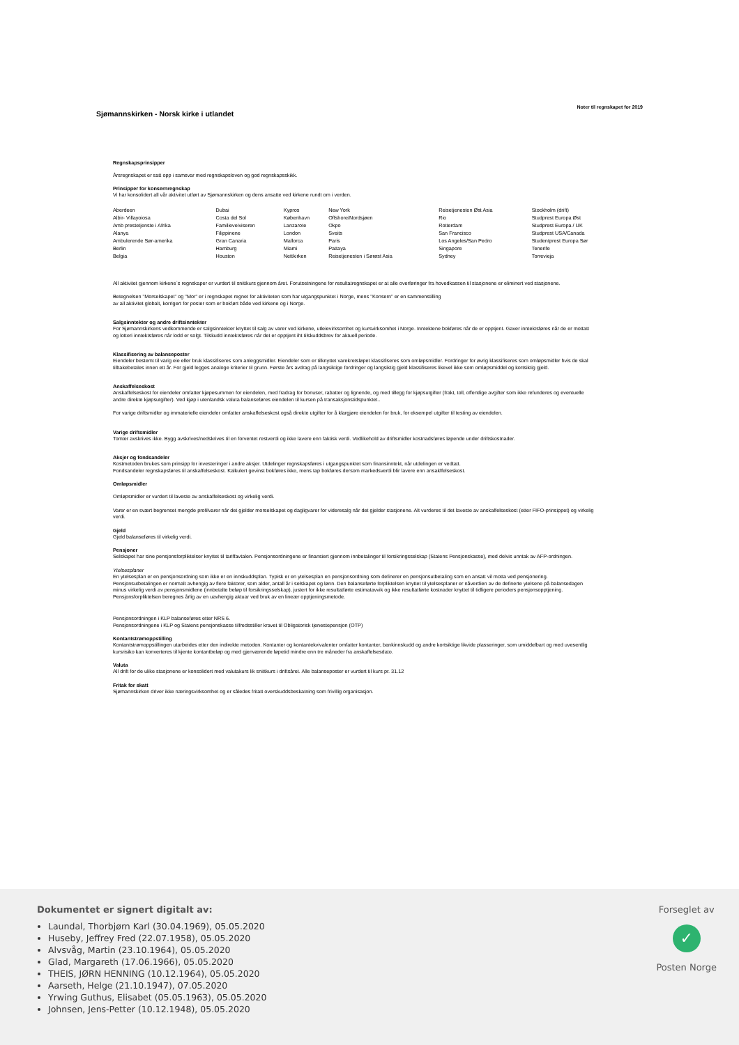Sjømannskirken - Norsk kirke i utlandet
Noter til regnskapet for 2019
Regnskapsprinsipper
Årsregnskapet er satt opp i samsvar med regnskapsloven og god regnskapsskikk.
Prinsipper for konsernregnskap
Vi har konsolidert all vår aktivitet utført av Sjømannskirken og dens ansatte ved kirkene rundt om i verden.
| Aberdeen | Dubai | Kypros | New York | Reisetjenesten Øst Asia | Stockholm (drift) |
| Albir- Villayoiosa | Costa del Sol | København | Offshore/Nordsjøen | Rio | Studprest Europa Øst |
| Amb prestetjenste i Afrika | Familieveiviseren | Lanzarote | Okpo | Rotterdam | Studprest Europa / UK |
| Alanya | Filippinene | London | Sveits | San Francisco | Studprest USA/Canada |
| Ambulerende Sør-amerika | Gran Canaria | Mallorca | Paris | Los Angeles/San Pedro | Studentprest Europa Sør |
| Berlin | Hamburg | Miami | Pattaya | Singapore | Tenerife |
| Belgia | Houston | Nettkirken | Reisetjenesten i Sørøst Asia | Sydney | Torrevieja |
All aktivitet gjennom kirkene`s regnskaper er vurdert til snittkurs gjennom året. Forutsetningene for resultatregnskapet er at alle overføringer fra hovedkassen til stasjonene er eliminert ved stasjonene.
Betegnelsen "Morselskapet" og "Mor" er i regnskapet regnet for aktiviteten som har utgangspunktet i Norge, mens "Konsern" er en sammenstilling
av all aktivitet globalt, korrigert for poster som er bokført både ved kirkene og i Norge.
Salgsinntekter og andre driftsinntekter
For Sjømannskirkens vedkommende er salgsinntekter knyttet til salg av varer ved kirkene, utleievirksomhet og kursvirksomhet i Norge. Inntektene bokføres når de er opptjent. Gaver inntektsføres når de er mottatt og lotteri inntektsføres når lodd er solgt. Tilskudd inntektsføres når det er opptjent iht tilskuddsbrev for aktuell periode.
Klassifisering av balanseposter
Eiendeler bestemt til varig eie eller bruk klassifiseres som anleggsmidler. Eiendeler som er tilknyttet varekretsløpet klassifiseres som omløpsmidler. Fordringer for øvrig klassifiseres som omløpsmidler hvis de skal tilbakebetales innen ett år. For gjeld legges analoge kriterier til grunn. Første års avdrag på langsiktige fordringer og langsiktig gjeld klassifiseres likevel ikke som omløpsmiddel og kortsiktig gjeld.
Anskaffelseskost
Anskaffelseskost for eiendeler omfatter kjøpesummen for eiendelen, med fradrag for bonuser, rabatter og lignende, og med tillegg for kjøpsutgifter (frakt, toll, offentlige avgifter som ikke refunderes og eventuelle andre direkte kjøpsutgifter). Ved kjøp i utenlandsk valuta balanseføres eiendelen til kursen på transaksjonstidspunktet..
For varige driftsmidler og immaterielle eiendeler omfatter anskaffelseskost også direkte utgifter for å klargjøre eiendelen for bruk, for eksempel utgifter til testing av eiendelen.
Varige driftsmidler
Tomter avskrives ikke. Bygg avskrives/nedskrives til en forventet restverdi og ikke lavere enn faktisk verdi. Vedlikehold av driftsmidler kostnadsføres løpende under driftskostnader.
Aksjer og fondsandeler
Kostmetoden brukes som prinsipp for investeringer i andre aksjer. Utdelinger regnskapsføres i utgangspunktet som finansinntekt, når utdelingen er vedtatt.
Fondsandeler regnskapsføres til anskaffelseskost. Kalkulert gevinst bokføres ikke, mens tap bokføres dersom markedsverdi blir lavere enn ansakffelseskost.
Omløpsmidler
Omløpsmidler er vurdert til laveste av anskaffelseskost og virkelig verdi.
Varer er en svært begrenset mengde profilvarer når det gjelder morselskapet og dagligvarer for videresalg når det gjelder stasjonene. Alt vurderes til det laveste av anskaffelseskost (etter FIFO-prinsippet) og virkelig verdi.
Gjeld
Gjeld balanseføres til virkelig verdi.
Pensjoner
Selskapet har sine pensjonsforpliktelser knyttet til tariffavtalen. Pensjonsordningene er finansiert gjennom innbetalinger til forsikringsselskap (Statens Pensjonskasse), med delvis unntak av AFP-ordningen.
Ytelsesplaner
En ytelsesplan er en pensjonsordning som ikke er en innskuddsplan. Typisk er en ytelsesplan en pensjonsordning som definerer en pensjonsutbetaling som en ansatt vil motta ved pensjonering. Pensjonsutbetalingen er normalt avhengig av flere faktorer, som alder, antall år i selskapet og lønn. Den balanseførte forpliktelsen knyttet til ytelsesplaner er nåverdien av de definerte ytelsene på balansedagen minus virkelig verdi av pensjonsmidlene (innbetalte beløp til forsikringsselskap), justert for ikke resultatførte estimatavvik og ikke resultatførte kostnader knyttet til tidligere perioders pensjonsopptjening. Pensjonsforpliktelsen beregnes årlig av en uavhengig aktuar ved bruk av en lineær opptjeningsmetode.
Pensjonsordningen i KLP balanseføres etter NRS 6.
Pensjonsordningene i KLP og Statens pensjonskasse tilfredsstiller kravet til Obligatorisk tjenestepensjon (OTP)
Kontantstrømoppstilling
Kontantstrømoppstillingen utarbeides etter den indirekte metoden. Kontanter og kontantekvivalenter omfatter kontanter, bankinnskudd og andre kortsiktige likvide plasseringer, som umiddelbart og med uvesentlig kursrisiko kan konverteres til kjente kontantbeløp og med gjenværende løpetid mindre enn tre måneder fra anskaffelsesdato.
Valuta
All drift for de ulike stasjonene er konsolidert med valutakurs lik snittkurs i driftsåret. Alle balanseposter er vurdert til kurs pr. 31.12
Fritak for skatt
Sjømannskirken driver ikke næringsvirksomhet og er således fritatt overskuddsbeskatning som frivillig organisasjon.
Dokumentet er signert digitalt av:
Laundal, Thorbjørn Karl (30.04.1969), 05.05.2020
Huseby, Jeffrey Fred (22.07.1958), 05.05.2020
Alvsvåg, Martin (23.10.1964), 05.05.2020
Glad, Margareth (17.06.1966), 05.05.2020
THEIS, JØRN HENNING (10.12.1964), 05.05.2020
Aarseth, Helge (21.10.1947), 07.05.2020
Yrwing Guthus, Elisabet (05.05.1963), 05.05.2020
Johnsen, Jens-Petter (10.12.1948), 05.05.2020
Forseglet av
✓
Posten Norge